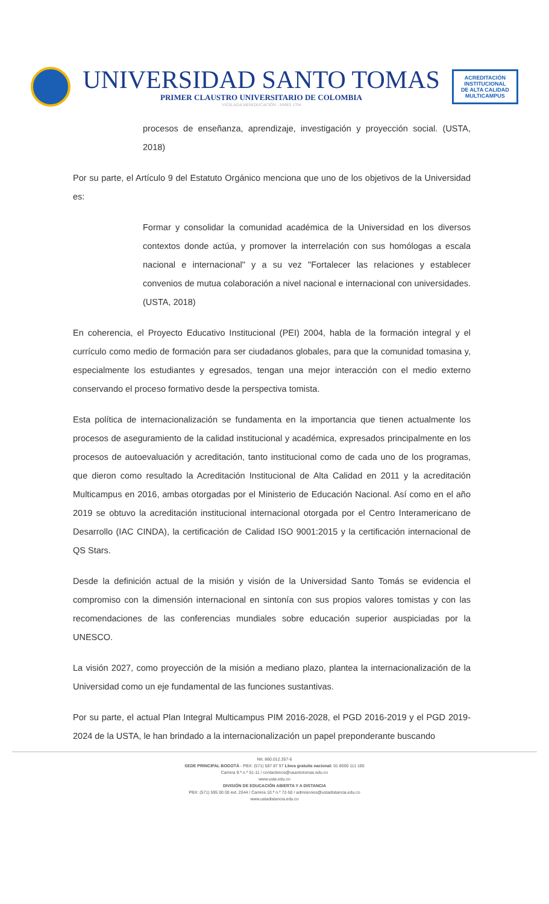UNIVERSIDAD SANTO TOMAS
PRIMER CLAUSTRO UNIVERSITARIO DE COLOMBIA
VIGILADA MINEDUCACIÓN - SNIES 1704
ACREDITACIÓN
INSTITUCIONAL
DE ALTA CALIDAD
MULTICAMPUS
procesos de enseñanza, aprendizaje, investigación y proyección social. (USTA, 2018)
Por su parte, el Artículo 9 del Estatuto Orgánico menciona que uno de los objetivos de la Universidad es:
Formar y consolidar la comunidad académica de la Universidad en los diversos contextos donde actúa, y promover la interrelación con sus homólogas a escala nacional e internacional" y a su vez "Fortalecer las relaciones y establecer convenios de mutua colaboración a nivel nacional e internacional con universidades. (USTA, 2018)
En coherencia, el Proyecto Educativo Institucional (PEI) 2004, habla de la formación integral y el currículo como medio de formación para ser ciudadanos globales, para que la comunidad tomasina y, especialmente los estudiantes y egresados, tengan una mejor interacción con el medio externo conservando el proceso formativo desde la perspectiva tomista.
Esta política de internacionalización se fundamenta en la importancia que tienen actualmente los procesos de aseguramiento de la calidad institucional y académica, expresados principalmente en los procesos de autoevaluación y acreditación, tanto institucional como de cada uno de los programas, que dieron como resultado la Acreditación Institucional de Alta Calidad en 2011 y la acreditación Multicampus en 2016, ambas otorgadas por el Ministerio de Educación Nacional. Así como en el año 2019 se obtuvo la acreditación institucional internacional otorgada por el Centro Interamericano de Desarrollo (IAC CINDA), la certificación de Calidad ISO 9001:2015 y la certificación internacional de QS Stars.
Desde la definición actual de la misión y visión de la Universidad Santo Tomás se evidencia el compromiso con la dimensión internacional en sintonía con sus propios valores tomistas y con las recomendaciones de las conferencias mundiales sobre educación superior auspiciadas por la UNESCO.
La visión 2027, como proyección de la misión a mediano plazo, plantea la internacionalización de la Universidad como un eje fundamental de las funciones sustantivas.
Por su parte, el actual Plan Integral Multicampus PIM 2016-2028, el PGD 2016-2019 y el PGD 2019-2024 de la USTA, le han brindado a la internacionalización un papel preponderante buscando
NIt. 860.012.357-6
SEDE PRINCIPAL BOGOTÁ - PBX: (571) 587 87 97 Línea gratuita nacional: 01 8000 111 180
Carrera 9.ª n.º 51-11 / contactenos@usantotomas.edu.co
www.usta.edu.co
DIVISIÓN DE EDUCACIÓN ABIERTA Y A DISTANCIA
PBX: (571) 595 00 00 ext. 2044 / Carrera 10.ª n.º 72-50 / admisiones@ustadistancia.edu.co
www.ustadistancia.edu.co